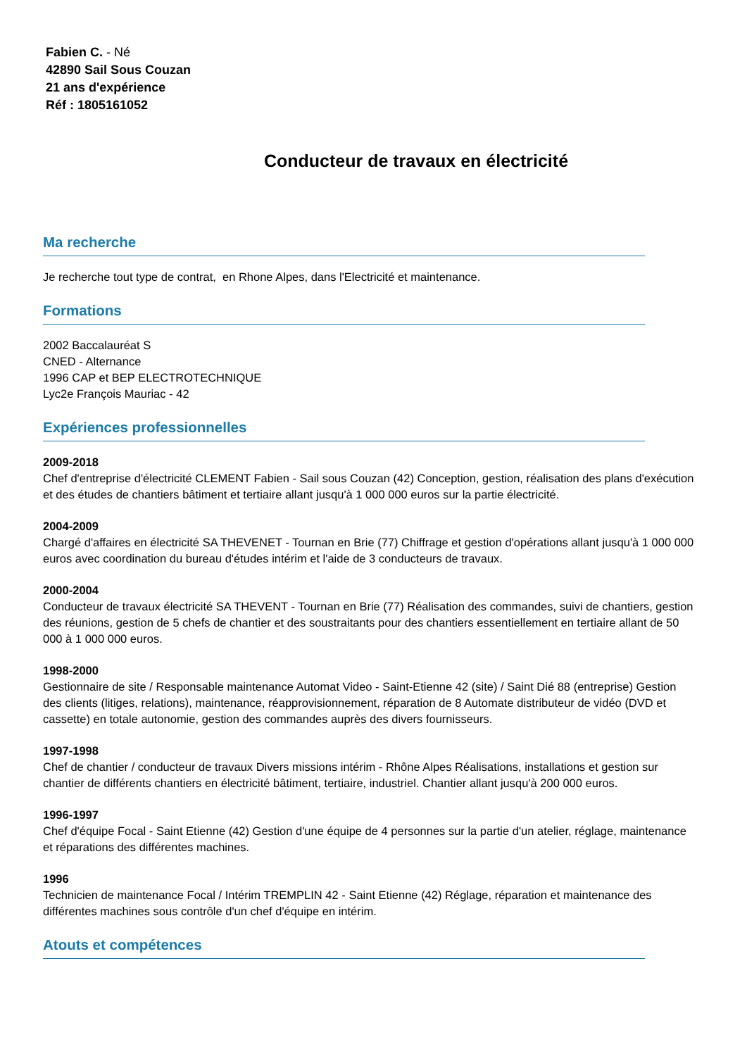Fabien C. - Né
42890 Sail Sous Couzan
21 ans d'expérience
Réf : 1805161052
Conducteur de travaux en électricité
Ma recherche
Je recherche tout type de contrat, en Rhone Alpes, dans l'Electricité et maintenance.
Formations
2002 Baccalauréat S
CNED - Alternance
1996 CAP et BEP ELECTROTECHNIQUE
Lyc2e François Mauriac - 42
Expériences professionnelles
2009-2018
Chef d'entreprise d'électricité CLEMENT Fabien - Sail sous Couzan (42) Conception, gestion, réalisation des plans d'exécution et des études de chantiers bâtiment et tertiaire allant jusqu'à 1 000 000 euros sur la partie électricité.
2004-2009
Chargé d'affaires en électricité SA THEVENET - Tournan en Brie (77) Chiffrage et gestion d'opérations allant jusqu'à 1 000 000 euros avec coordination du bureau d'études intérim et l'aide de 3 conducteurs de travaux.
2000-2004
Conducteur de travaux électricité SA THEVENT - Tournan en Brie (77) Réalisation des commandes, suivi de chantiers, gestion des réunions, gestion de 5 chefs de chantier et des soustraitants pour des chantiers essentiellement en tertiaire allant de 50 000 à 1 000 000 euros.
1998-2000
Gestionnaire de site / Responsable maintenance Automat Video - Saint-Etienne 42 (site) / Saint Dié 88 (entreprise) Gestion des clients (litiges, relations), maintenance, réapprovisionnement, réparation de 8 Automate distributeur de vidéo (DVD et cassette) en totale autonomie, gestion des commandes auprès des divers fournisseurs.
1997-1998
Chef de chantier / conducteur de travaux Divers missions intérim - Rhône Alpes Réalisations, installations et gestion sur chantier de différents chantiers en électricité bâtiment, tertiaire, industriel. Chantier allant jusqu'à 200 000 euros.
1996-1997
Chef d'équipe Focal - Saint Etienne (42) Gestion d'une équipe de 4 personnes sur la partie d'un atelier, réglage, maintenance et réparations des différentes machines.
1996
Technicien de maintenance Focal / Intérim TREMPLIN 42 - Saint Etienne (42) Réglage, réparation et maintenance des différentes machines sous contrôle d'un chef d'équipe en intérim.
Atouts et compétences